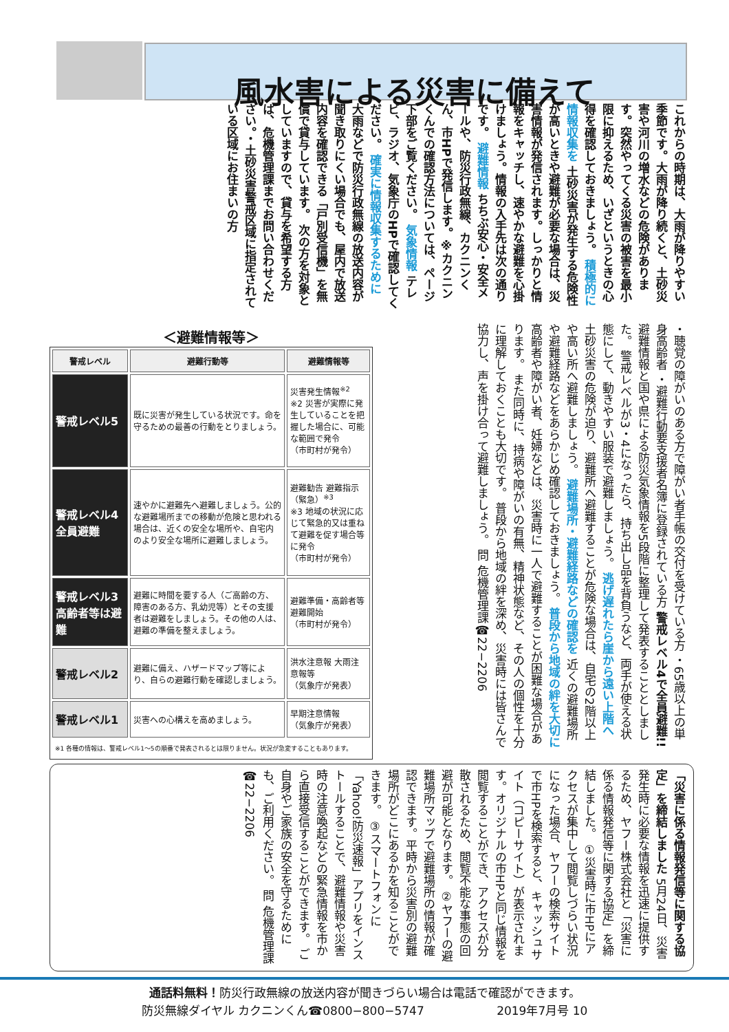風水害による災害に備えて
これからの時期は、大雨が降りやすい季節です。大雨が降り続くと、土砂災害や河川の増水などの危険があります。突然やってくる災害の被害を最小限に抑えるため、いざというときの心得を確認しておきましょう。 積極的に情報収集を 土砂災害が発生する危険性が高いときや避難が必要な場合は、災害情報が発信されます。しっかりと情報をキャッチし、速やかな避難を心掛けましょう。情報の入手先は次の通りです。 避難情報 ちちぶ安心・安全メールや、防災行政無線、カクニンくん、市HPで発信します。※カクニンくんでの確認方法については、ページ下部をご覧ください。 気象情報 テレビ、ラジオ、気象庁のHPで確認してください。 確実に情報収集するために 大雨などで防災行政無線の放送内容が聞き取りにくい場合でも、屋内で放送内容を確認できる「戸別受信機」を無償で貸与しています。 次の方を対象としていますので、貸与を希望する方は、危機管理課までお問い合わせください。・土砂災害警戒区域に指定されている区域にお住まいの方
・聴覚の障がいのある方で障がい者手帳の交付を受けている方 ・65歳以上の単身高齢者 ・避難行動要支援者名簿に登録されている方 警戒レベル4で全員避難!! 避難情報と国や県による防災気象情報を5段階に整理して発表することとしました。 警戒レベルが3・4になったら、持ち出し品を背負うなど、両手が使える状態にして、動きやすい服装で避難しましょう。 逃げ遅れたら崖から遠い上階へ 土砂災害の危険が迫り、避難所へ避難することが危険な場合は、自宅の2階以上や高い所へ避難しましょう。 避難場所・避難経路などの確認を 近くの避難場所や避難経路などをあらかじめ確認しておきましょう。 普段から地域の絆を大切に 高齢者や障がい者、妊婦などは、災害時に一人で避難することが困難な場合があります。 また同時に、持病や障がいの有無、精神状態など、その人の個性を十分に理解しておくことも大切です。 普段から地域の絆を深め、災害時には皆さんで協力し、声を掛け合って避難しましょう。 問 危機管理課☎22−2206
＜避難情報等＞
| 警戒レベル | 避難行動等 | 避難情報等 |
| --- | --- | --- |
| 警戒レベル5 | 既に災害が発生している状況です。命を守るための最善の行動をとりましょう。 | 災害発生情報<sup>※2</sup> ※2 災害が実際に発生していることを把握した場合に、可能な範囲で発令 （市町村が発令） |
| 警戒レベル4 全員避難 | 速やかに避難先へ避難しましょう。公的な避難場所までの移動が危険と思われる場合は、近くの安全な場所や、自宅内のより安全な場所に避難しましょう。 | 避難勧告 避難指示（緊急）<sup>※3</sup> ※3 地域の状況に応じて緊急的又は重ねて避難を促す場合等に発令 （市町村が発令） |
| 警戒レベル3 高齢者等は避難 | 避難に時間を要する人（ご高齢の方、障害のある方、乳幼児等）とその支援者は避難をしましょう。その他の人は、避難の準備を整えましょう。 | 避難準備・高齢者等避難開始 （市町村が発令） |
| 警戒レベル2 | 避難に備え、ハザードマップ等により、自らの避難行動を確認しましょう。 | 洪水注意報 大雨注意報等 （気象庁が発表） |
| 警戒レベル1 | 災害への心構えを高めましょう。 | 早期注意情報 （気象庁が発表） |
| ※1 各種の情報は、警戒レベル1〜5の順番で発表されるとは限りません。状況が急変することもあります。 | | |
「災害に係る情報発信等に関する協定」を締結しました 5月24日、災害発生時に必要な情報を迅速に提供するため、ヤフー株式会社と「災害に係る情報発信等に関する協定」を締結しました。 ①災害時に市HPにアクセスが集中して閲覧しづらい状況になった場合、ヤフーの検索サイトで市HPを検索すると、キャッシュサイト（コピーサイト）が表示されます。オリジナルの市HPと同じ情報を閲覧することができ、アクセスが分散されるため、閲覧不能な事態の回避が可能となります。 ②ヤフーの避難場所マップで避難場所の情報が確認できます。平時から災害別の避難場所がどこにあるかを知ることができます。 ③スマートフォンに「Yahoo!防災速報」アプリをインストールすることで、避難情報や災害時の注意喚起などの緊急情報を市から直接受信することができます。 ご自身やご家族の安全を守るためにも、ご利用ください。 問 危機管理課☎22−2206
通話料無料！防災行政無線の放送内容が聞きづらい場合は電話で確認ができます。
防災無線ダイヤル カクニンくん☎0800−800−5747 2019年7月号 10